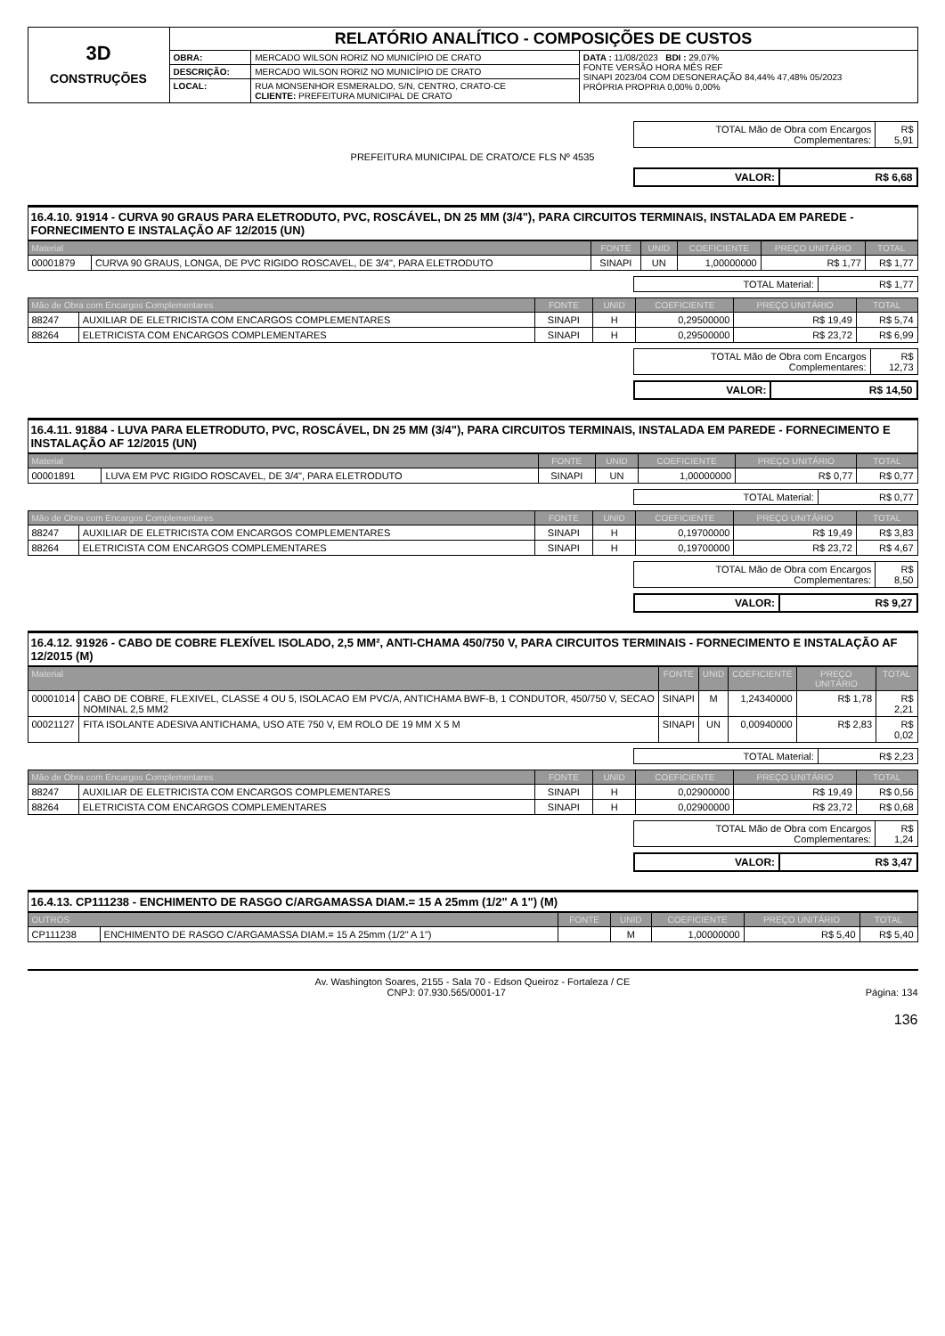| 3D CONSTRUÇÕES | RELATÓRIO ANALÍTICO - COMPOSIÇÕES DE CUSTOS | | |
| | OBRA: | MERCADO WILSON RORIZ NO MUNICÍPIO DE CRATO | DATA : 11/08/2023 BDI : 29,07% FONTE VERSÃO HORA MÊS REF SINAPI 2023/04 COM DESONERAÇÃO 84,44% 47,48% 05/2023 PRÓPRIA PROPRIA 0,00% 0,00% |
| | DESCRIÇÃO: | MERCADO WILSON RORIZ NO MUNICÍPIO DE CRATO | |
| | LOCAL: | RUA MONSENHOR ESMERALDO, S/N, CENTRO, CRATO-CE CLIENTE: PREFEITURA MUNICIPAL DE CRATO | |
| TOTAL Mão de Obra com Encargos Complementares: | R$ 5,91 |
PREFEITURA MUNICIPAL DE CRATO/CE FLS Nº 4535
| VALOR: | R$ 6,68 |
16.4.10. 91914 - CURVA 90 GRAUS PARA ELETRODUTO, PVC, ROSCÁVEL, DN 25 MM (3/4"), PARA CIRCUITOS TERMINAIS, INSTALADA EM PAREDE - FORNECIMENTO E INSTALAÇÃO AF 12/2015 (UN)
| Material | | FONTE | UNID | COEFICIENTE | PREÇO UNITÁRIO | TOTAL |
| --- | --- | --- | --- | --- | --- | --- |
| 00001879 | CURVA 90 GRAUS, LONGA, DE PVC RIGIDO ROSCAVEL, DE 3/4", PARA ELETRODUTO | SINAPI | UN | 1,00000000 | R$ 1,77 | R$ 1,77 |
| TOTAL Material: | R$ 1,77 |
| Mão de Obra com Encargos Complementares | | FONTE | UNID | COEFICIENTE | PREÇO UNITÁRIO | TOTAL |
| --- | --- | --- | --- | --- | --- | --- |
| 88247 | AUXILIAR DE ELETRICISTA COM ENCARGOS COMPLEMENTARES | SINAPI | H | 0,29500000 | R$ 19,49 | R$ 5,74 |
| 88264 | ELETRICISTA COM ENCARGOS COMPLEMENTARES | SINAPI | H | 0,29500000 | R$ 23,72 | R$ 6,99 |
| TOTAL Mão de Obra com Encargos Complementares: | R$ 12,73 |
| VALOR: | R$ 14,50 |
16.4.11. 91884 - LUVA PARA ELETRODUTO, PVC, ROSCÁVEL, DN 25 MM (3/4"), PARA CIRCUITOS TERMINAIS, INSTALADA EM PAREDE - FORNECIMENTO E INSTALAÇÃO AF 12/2015 (UN)
| Material | | FONTE | UNID | COEFICIENTE | PREÇO UNITÁRIO | TOTAL |
| --- | --- | --- | --- | --- | --- | --- |
| 00001891 | LUVA EM PVC RIGIDO ROSCAVEL, DE 3/4", PARA ELETRODUTO | SINAPI | UN | 1,00000000 | R$ 0,77 | R$ 0,77 |
| TOTAL Material: | R$ 0,77 |
| Mão de Obra com Encargos Complementares | | FONTE | UNID | COEFICIENTE | PREÇO UNITÁRIO | TOTAL |
| --- | --- | --- | --- | --- | --- | --- |
| 88247 | AUXILIAR DE ELETRICISTA COM ENCARGOS COMPLEMENTARES | SINAPI | H | 0,19700000 | R$ 19,49 | R$ 3,83 |
| 88264 | ELETRICISTA COM ENCARGOS COMPLEMENTARES | SINAPI | H | 0,19700000 | R$ 23,72 | R$ 4,67 |
| TOTAL Mão de Obra com Encargos Complementares: | R$ 8,50 |
| VALOR: | R$ 9,27 |
16.4.12. 91926 - CABO DE COBRE FLEXÍVEL ISOLADO, 2,5 MM², ANTI-CHAMA 450/750 V, PARA CIRCUITOS TERMINAIS - FORNECIMENTO E INSTALAÇÃO AF 12/2015 (M)
| Material | | FONTE | UNID | COEFICIENTE | PREÇO UNITÁRIO | TOTAL |
| --- | --- | --- | --- | --- | --- | --- |
| 00001014 | CABO DE COBRE, FLEXIVEL, CLASSE 4 OU 5, ISOLACAO EM PVC/A, ANTICHAMA BWF-B, 1 CONDUTOR, 450/750 V, SECAO NOMINAL 2,5 MM2 | SINAPI | M | 1,24340000 | R$ 1,78 | R$ 2,21 |
| 00021127 | FITA ISOLANTE ADESIVA ANTICHAMA, USO ATE 750 V, EM ROLO DE 19 MM X 5 M | SINAPI | UN | 0,00940000 | R$ 2,83 | R$ 0,02 |
| TOTAL Material: | R$ 2,23 |
| Mão de Obra com Encargos Complementares | | FONTE | UNID | COEFICIENTE | PREÇO UNITÁRIO | TOTAL |
| --- | --- | --- | --- | --- | --- | --- |
| 88247 | AUXILIAR DE ELETRICISTA COM ENCARGOS COMPLEMENTARES | SINAPI | H | 0,02900000 | R$ 19,49 | R$ 0,56 |
| 88264 | ELETRICISTA COM ENCARGOS COMPLEMENTARES | SINAPI | H | 0,02900000 | R$ 23,72 | R$ 0,68 |
| TOTAL Mão de Obra com Encargos Complementares: | R$ 1,24 |
| VALOR: | R$ 3,47 |
16.4.13. CP111238 - ENCHIMENTO DE RASGO C/ARGAMASSA DIAM.= 15 A 25mm (1/2" A 1") (M)
| OUTROS | | FONTE | UNID | COEFICIENTE | PREÇO UNITÁRIO | TOTAL |
| --- | --- | --- | --- | --- | --- | --- |
| CP111238 | ENCHIMENTO DE RASGO C/ARGAMASSA DIAM.= 15 A 25mm (1/2" A 1") | | M | 1,00000000 | R$ 5,40 | R$ 5,40 |
Av. Washington Soares, 2155 - Sala 70 - Edson Queiroz - Fortaleza / CE
CNPJ: 07.930.565/0001-17 Página: 134
136